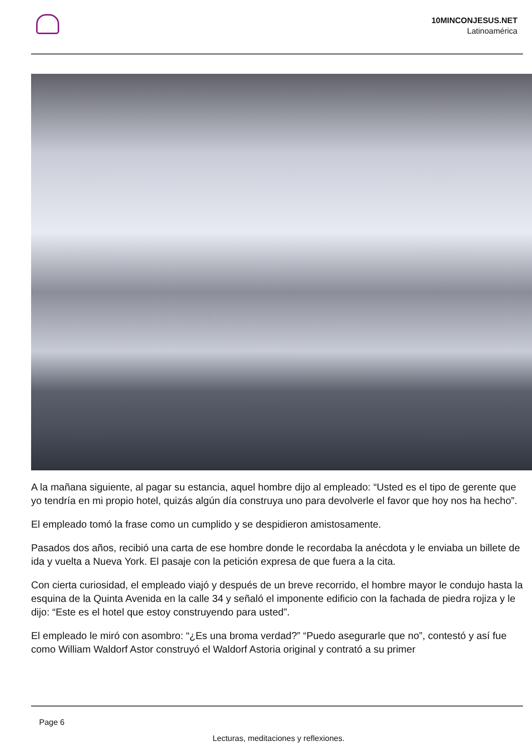10MINCONJESUS.NET
Latinoamérica
A la mañana siguiente, al pagar su estancia, aquel hombre dijo al empleado: “Usted es el tipo de gerente que yo tendría en mi propio hotel, quizás algún día construya uno para devolverle el favor que hoy nos ha hecho”.
El empleado tomó la frase como un cumplido y se despidieron amistosamente.
Pasados dos años, recibió una carta de ese hombre donde le recordaba la anécdota y le enviaba un billete de ida y vuelta a Nueva York. El pasaje con la petición expresa de que fuera a la cita.
Con cierta curiosidad, el empleado viajó y después de un breve recorrido, el hombre mayor le condujo hasta la esquina de la Quinta Avenida en la calle 34 y señaló el imponente edificio con la fachada de piedra rojiza y le dijo: “Este es el hotel que estoy construyendo para usted”.
El empleado le miró con asombro: “¿Es una broma verdad?” “Puedo asegurarle que no”, contestó y así fue como William Waldorf Astor construyó el Waldorf Astoria original y contrató a su primer
Page 6
Lecturas, meditaciones y reflexiones.